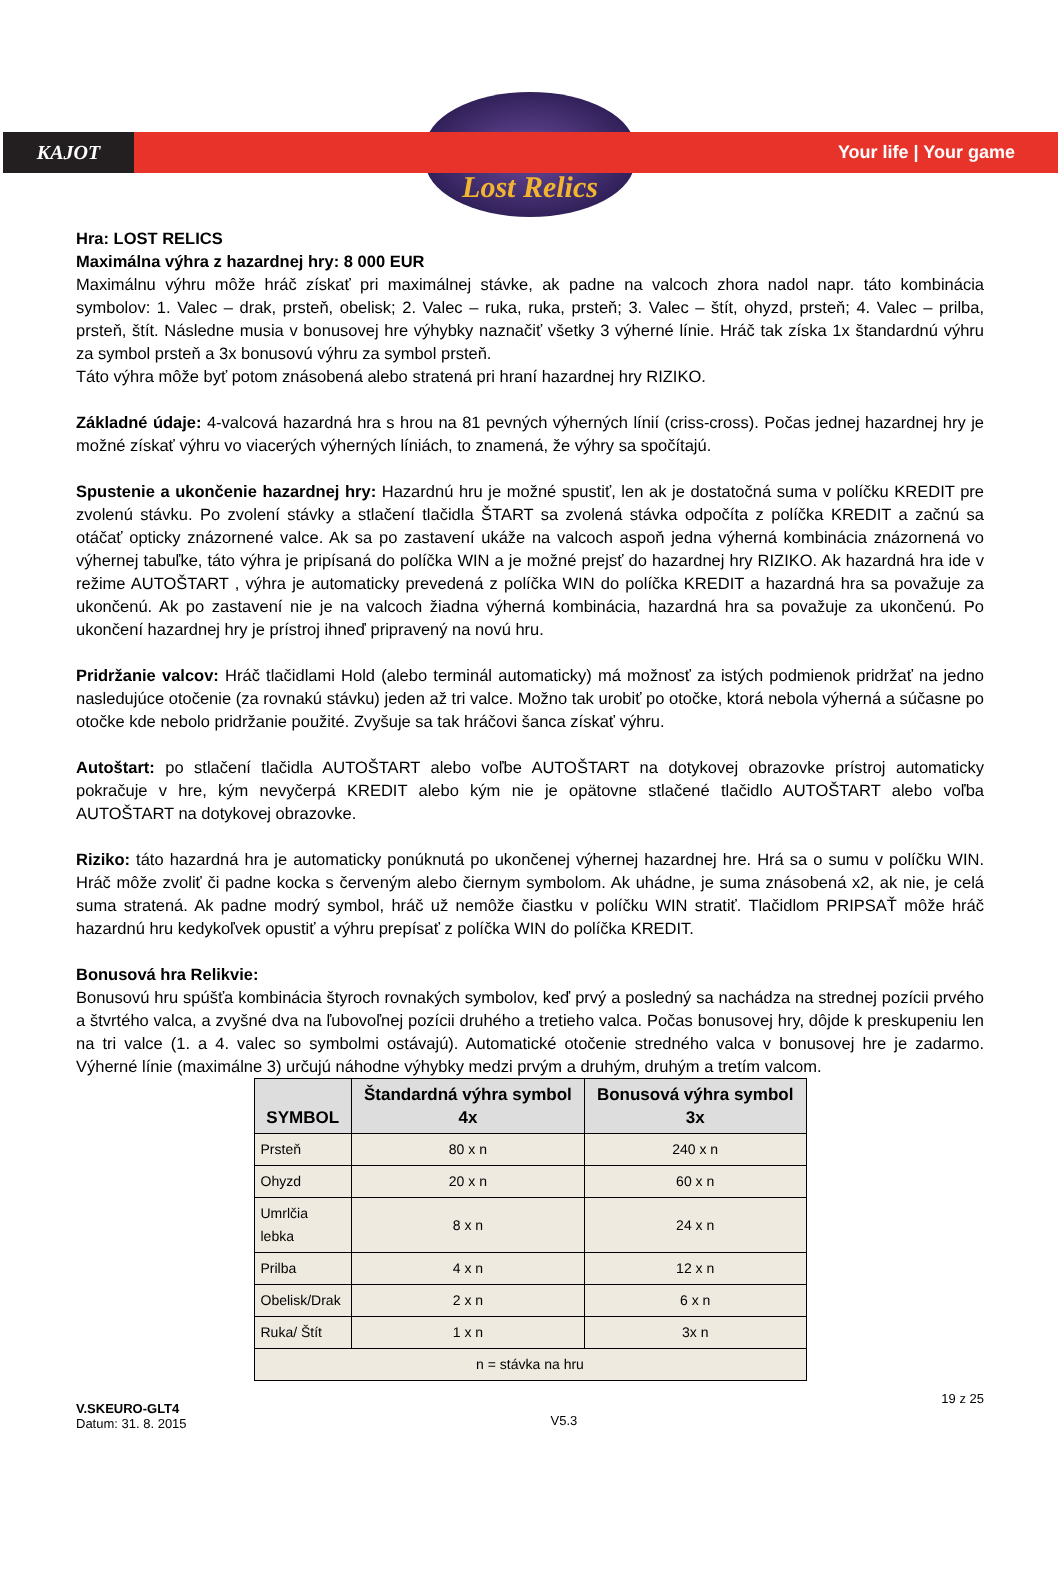KAJOT Your life | Your game
Lost Relics
Hra: LOST RELICS
Maximálna výhra z hazardnej hry: 8 000 EUR
Maximálnu výhru môže hráč získať pri maximálnej stávke, ak padne na valcoch zhora nadol napr. táto kombinácia symbolov: 1. Valec – drak, prsteň, obelisk; 2. Valec – ruka, ruka, prsteň; 3. Valec – štít, ohyzd, prsteň; 4. Valec – prilba, prsteň, štít. Následne musia v bonusovej hre výhybky naznačiť všetky 3 výherné línie. Hráč tak získa 1x štandardnú výhru za symbol prsteň a 3x bonusovú výhru za symbol prsteň.
Táto výhra môže byť potom znásobená alebo stratená pri hraní hazardnej hry RIZIKO.
Základné údaje: 4-valcová hazardná hra s hrou na 81 pevných výherných línií (criss-cross). Počas jednej hazardnej hry je možné získať výhru vo viacerých výherných líniách, to znamená, že výhry sa spočítajú.
Spustenie a ukončenie hazardnej hry: Hazardnú hru je možné spustiť, len ak je dostatočná suma v políčku KREDIT pre zvolenú stávku. Po zvolení stávky a stlačení tlačidla ŠTART sa zvolená stávka odpočíta z políčka KREDIT a začnú sa otáčať opticky znázornené valce. Ak sa po zastavení ukáže na valcoch aspoň jedna výherná kombinácia znázornená vo výhernej tabuľke, táto výhra je pripísaná do políčka WIN a je možné prejsť do hazardnej hry RIZIKO. Ak hazardná hra ide v režime AUTOŠTART , výhra je automaticky prevedená z políčka WIN do políčka KREDIT a hazardná hra sa považuje za ukončenú. Ak po zastavení nie je na valcoch žiadna výherná kombinácia, hazardná hra sa považuje za ukončenú. Po ukončení hazardnej hry je prístroj ihneď pripravený na novú hru.
Pridržanie valcov: Hráč tlačidlami Hold (alebo terminál automaticky) má možnosť za istých podmienok pridržať na jedno nasledujúce otočenie (za rovnakú stávku) jeden až tri valce. Možno tak urobiť po otočke, ktorá nebola výherná a súčasne po otočke kde nebolo pridržanie použité. Zvyšuje sa tak hráčovi šanca získať výhru.
Autoštart: po stlačení tlačidla AUTOŠTART alebo voľbe AUTOŠTART na dotykovej obrazovke prístroj automaticky pokračuje v hre, kým nevyčerpá KREDIT alebo kým nie je opätovne stlačené tlačidlo AUTOŠTART alebo voľba AUTOŠTART na dotykovej obrazovke.
Riziko: táto hazardná hra je automaticky ponúknutá po ukončenej výhernej hazardnej hre. Hrá sa o sumu v políčku WIN. Hráč môže zvoliť či padne kocka s červeným alebo čiernym symbolom. Ak uhádne, je suma znásobená x2, ak nie, je celá suma stratená. Ak padne modrý symbol, hráč už nemôže čiastku v políčku WIN stratiť. Tlačidlom PRIPSAŤ môže hráč hazardnú hru kedykoľvek opustiť a výhru prepísať z políčka WIN do políčka KREDIT.
Bonusová hra Relikvie:
Bonusovú hru spúšťa kombinácia štyroch rovnakých symbolov, keď prvý a posledný sa nachádza na strednej pozícii prvého a štvrtého valca, a zvyšné dva na ľubovoľnej pozícii druhého a tretieho valca. Počas bonusovej hry, dôjde k preskupeniu len na tri valce (1. a 4. valec so symbolmi ostávajú). Automatické otočenie stredného valca v bonusovej hre je zadarmo. Výherné línie (maximálne 3) určujú náhodne výhybky medzi prvým a druhým, druhým a tretím valcom.
| SYMBOL | Štandardná výhra symbol 4x | Bonusová výhra symbol 3x |
| --- | --- | --- |
| Prsteň | 80 x n | 240 x n |
| Ohyzd | 20 x n | 60 x n |
| Umrlčia lebka | 8 x n | 24 x n |
| Prilba | 4 x n | 12 x n |
| Obelisk/Drak | 2 x n | 6 x n |
| Ruka/ Štít | 1 x n | 3x n |
| n = stávka na hru | | |
V.SKEURO-GLT4
Datum: 31. 8. 2015
V5.3
19 z 25